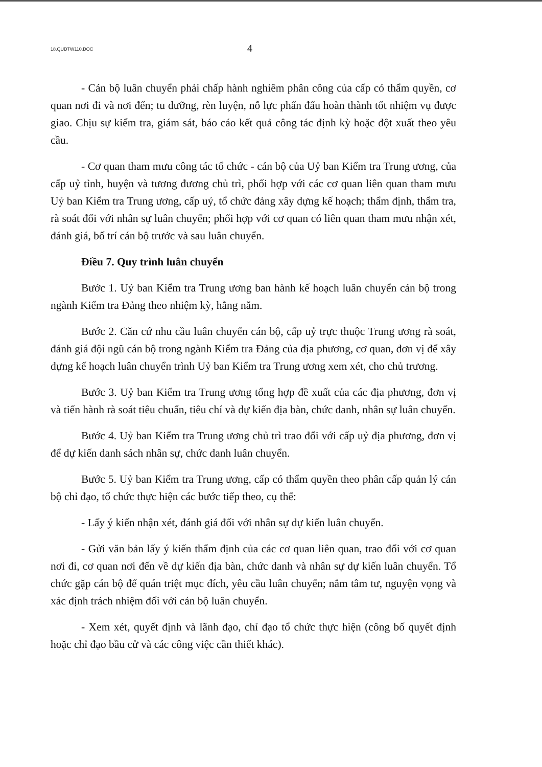18.QUDTW110.DOC 4
- Cán bộ luân chuyển phải chấp hành nghiêm phân công của cấp có thẩm quyền, cơ quan nơi đi và nơi đến; tu dưỡng, rèn luyện, nỗ lực phấn đấu hoàn thành tốt nhiệm vụ được giao. Chịu sự kiểm tra, giám sát, báo cáo kết quả công tác định kỳ hoặc đột xuất theo yêu cầu.
- Cơ quan tham mưu công tác tổ chức - cán bộ của Uỷ ban Kiểm tra Trung ương, của cấp uỷ tỉnh, huyện và tương đương chủ trì, phối hợp với các cơ quan liên quan tham mưu Uỷ ban Kiểm tra Trung ương, cấp uỷ, tổ chức đảng xây dựng kế hoạch; thẩm định, thẩm tra, rà soát đối với nhân sự luân chuyển; phối hợp với cơ quan có liên quan tham mưu nhận xét, đánh giá, bố trí cán bộ trước và sau luân chuyển.
Điều 7. Quy trình luân chuyển
Bước 1. Uỷ ban Kiểm tra Trung ương ban hành kế hoạch luân chuyển cán bộ trong ngành Kiểm tra Đảng theo nhiệm kỳ, hằng năm.
Bước 2. Căn cứ nhu cầu luân chuyển cán bộ, cấp uỷ trực thuộc Trung ương rà soát, đánh giá đội ngũ cán bộ trong ngành Kiểm tra Đảng của địa phương, cơ quan, đơn vị để xây dựng kế hoạch luân chuyển trình Uỷ ban Kiểm tra Trung ương xem xét, cho chủ trương.
Bước 3. Uỷ ban Kiểm tra Trung ương tổng hợp đề xuất của các địa phương, đơn vị và tiến hành rà soát tiêu chuẩn, tiêu chí và dự kiến địa bàn, chức danh, nhân sự luân chuyển.
Bước 4. Uỷ ban Kiểm tra Trung ương chủ trì trao đổi với cấp uỷ địa phương, đơn vị để dự kiến danh sách nhân sự, chức danh luân chuyển.
Bước 5. Uỷ ban Kiểm tra Trung ương, cấp có thẩm quyền theo phân cấp quản lý cán bộ chỉ đạo, tổ chức thực hiện các bước tiếp theo, cụ thể:
- Lấy ý kiến nhận xét, đánh giá đối với nhân sự dự kiến luân chuyển.
- Gửi văn bản lấy ý kiến thẩm định của các cơ quan liên quan, trao đổi với cơ quan nơi đi, cơ quan nơi đến về dự kiến địa bàn, chức danh và nhân sự dự kiến luân chuyển. Tổ chức gặp cán bộ để quán triệt mục đích, yêu cầu luân chuyển; nắm tâm tư, nguyện vọng và xác định trách nhiệm đối với cán bộ luân chuyển.
- Xem xét, quyết định và lãnh đạo, chỉ đạo tổ chức thực hiện (công bố quyết định hoặc chỉ đạo bầu cử và các công việc cần thiết khác).